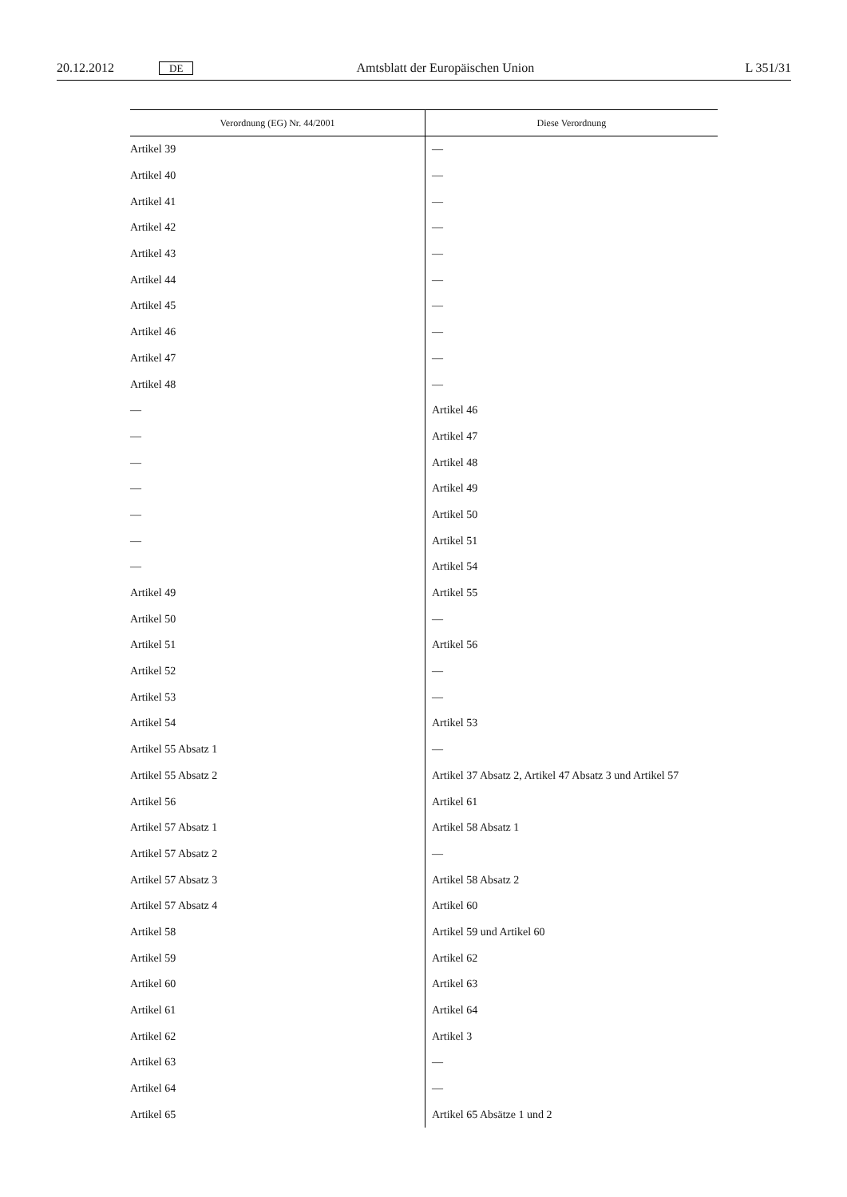20.12.2012 DE Amtsblatt der Europäischen Union L 351/31
| Verordnung (EG) Nr. 44/2001 | Diese Verordnung |
| --- | --- |
| Artikel 39 | — |
| Artikel 40 | — |
| Artikel 41 | — |
| Artikel 42 | — |
| Artikel 43 | — |
| Artikel 44 | — |
| Artikel 45 | — |
| Artikel 46 | — |
| Artikel 47 | — |
| Artikel 48 | — |
| — | Artikel 46 |
| — | Artikel 47 |
| — | Artikel 48 |
| — | Artikel 49 |
| — | Artikel 50 |
| — | Artikel 51 |
| — | Artikel 54 |
| Artikel 49 | Artikel 55 |
| Artikel 50 | — |
| Artikel 51 | Artikel 56 |
| Artikel 52 | — |
| Artikel 53 | — |
| Artikel 54 | Artikel 53 |
| Artikel 55 Absatz 1 | — |
| Artikel 55 Absatz 2 | Artikel 37 Absatz 2, Artikel 47 Absatz 3 und Artikel 57 |
| Artikel 56 | Artikel 61 |
| Artikel 57 Absatz 1 | Artikel 58 Absatz 1 |
| Artikel 57 Absatz 2 | — |
| Artikel 57 Absatz 3 | Artikel 58 Absatz 2 |
| Artikel 57 Absatz 4 | Artikel 60 |
| Artikel 58 | Artikel 59 und Artikel 60 |
| Artikel 59 | Artikel 62 |
| Artikel 60 | Artikel 63 |
| Artikel 61 | Artikel 64 |
| Artikel 62 | Artikel 3 |
| Artikel 63 | — |
| Artikel 64 | — |
| Artikel 65 | Artikel 65 Absätze 1 und 2 |